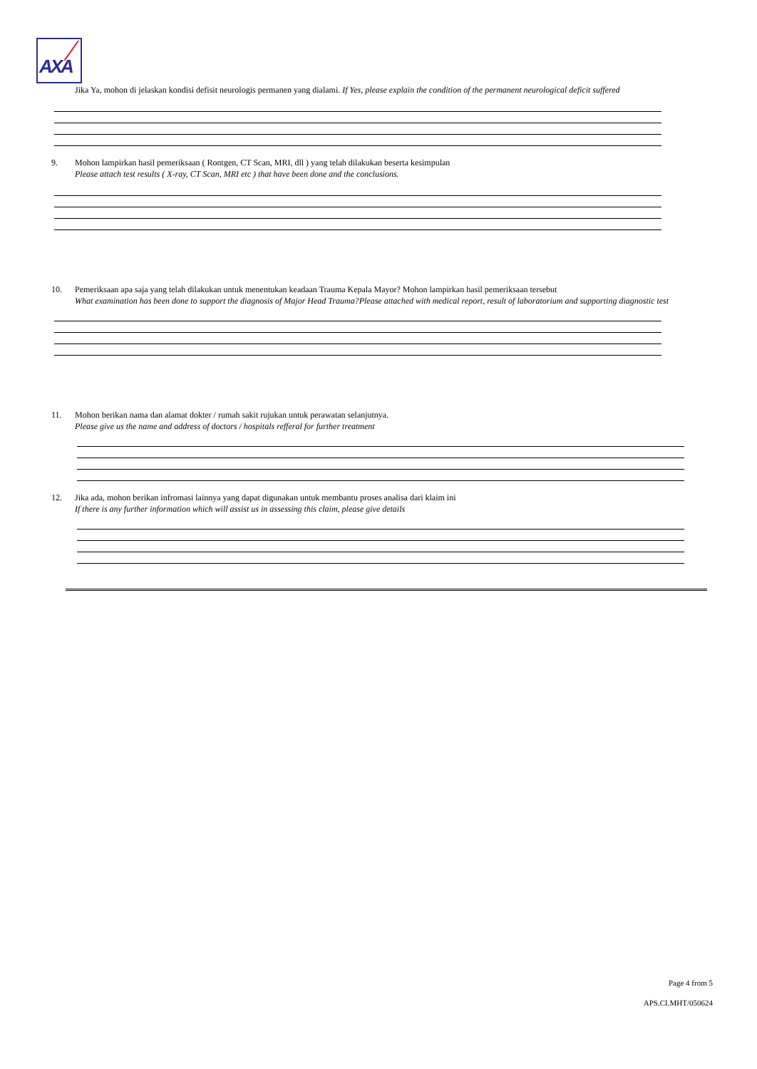AXA
Jika Ya, mohon di jelaskan kondisi defisit neurologis permanen yang dialami. If Yes, please explain the condition of the permanent neurological deficit suffered
9. Mohon lampirkan hasil pemeriksaan ( Rontgen, CT Scan, MRI, dll ) yang telah dilakukan beserta kesimpulan
Please attach test results ( X-ray, CT Scan, MRI etc ) that have been done and the conclusions.
10. Pemeriksaan apa saja yang telah dilakukan untuk menentukan keadaan Trauma Kepala Mayor? Mohon lampirkan hasil pemeriksaan tersebut
What examination has been done to support the diagnosis of Major Head Trauma?Please attached with medical report, result of laboratorium and supporting diagnostic test
11. Mohon berikan nama dan alamat dokter / rumah sakit rujukan untuk perawatan selanjutnya.
Please give us the name and address of doctors / hospitals refferal for further treatment
12. Jika ada, mohon berikan infromasi lainnya yang dapat digunakan untuk membantu proses analisa dari klaim ini
If there is any further information which will assist us in assessing this claim, please give details
Page 4 from 5
APS.CI.MHT/050624